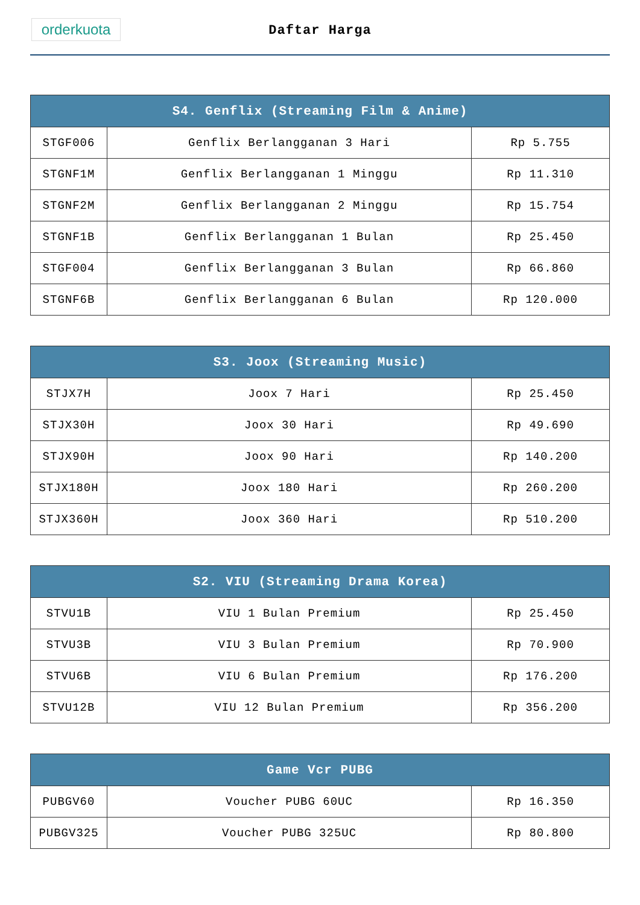orderkuota
Daftar Harga
| S4. Genflix (Streaming Film & Anime) | | |
| --- | --- | --- |
| STGF006 | Genflix Berlangganan 3 Hari | Rp 5.755 |
| STGNF1M | Genflix Berlangganan 1 Minggu | Rp 11.310 |
| STGNF2M | Genflix Berlangganan 2 Minggu | Rp 15.754 |
| STGNF1B | Genflix Berlangganan 1 Bulan | Rp 25.450 |
| STGF004 | Genflix Berlangganan 3 Bulan | Rp 66.860 |
| STGNF6B | Genflix Berlangganan 6 Bulan | Rp 120.000 |
| S3. Joox (Streaming Music) | | |
| --- | --- | --- |
| STJX7H | Joox 7 Hari | Rp 25.450 |
| STJX30H | Joox 30 Hari | Rp 49.690 |
| STJX90H | Joox 90 Hari | Rp 140.200 |
| STJX180H | Joox 180 Hari | Rp 260.200 |
| STJX360H | Joox 360 Hari | Rp 510.200 |
| S2. VIU (Streaming Drama Korea) | | |
| --- | --- | --- |
| STVU1B | VIU 1 Bulan Premium | Rp 25.450 |
| STVU3B | VIU 3 Bulan Premium | Rp 70.900 |
| STVU6B | VIU 6 Bulan Premium | Rp 176.200 |
| STVU12B | VIU 12 Bulan Premium | Rp 356.200 |
| Game Vcr PUBG | | |
| --- | --- | --- |
| PUBGV60 | Voucher PUBG 60UC | Rp 16.350 |
| PUBGV325 | Voucher PUBG 325UC | Rp 80.800 |